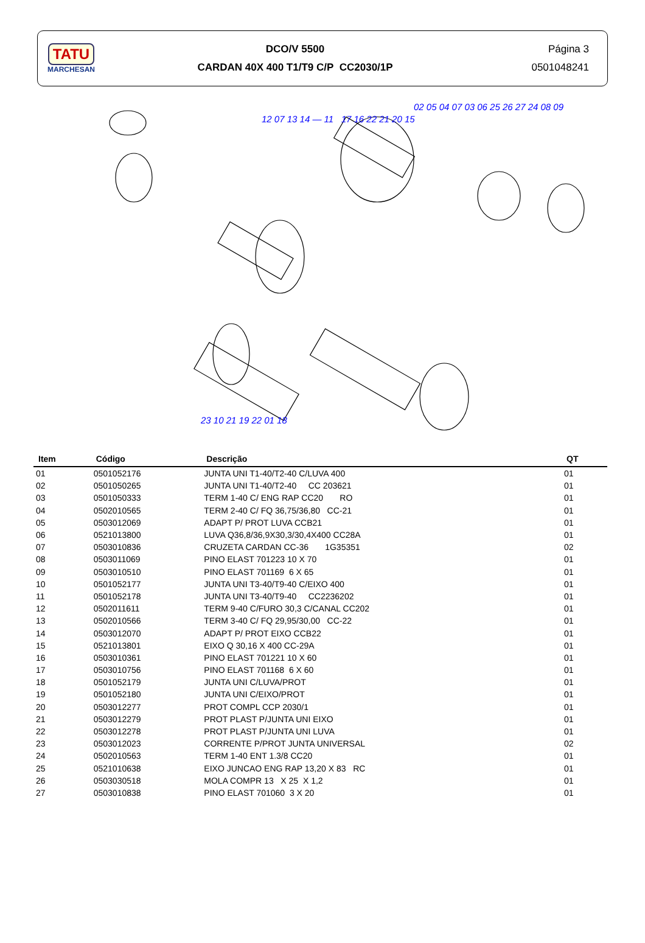TATU
MARCHESAN
DCO/V 5500
CARDAN 40X 400 T1/T9 C/P CC2030/1P
Página 3
0501048241
12 07 13 14 — 11 17 16 22 21 20 15
02 05 04 07 03 06 25 26 27 24 08 09
23 10 21 19 22 01 18
| Item | Código | Descrição | QT |
| --- | --- | --- | --- |
| 01 | 0501052176 | JUNTA UNI T1-40/T2-40 C/LUVA 400 | 01 |
| 02 | 0501050265 | JUNTA UNI T1-40/T2-40 CC 203621 | 01 |
| 03 | 0501050333 | TERM 1-40 C/ ENG RAP CC20 RO | 01 |
| 04 | 0502010565 | TERM 2-40 C/ FQ 36,75/36,80 CC-21 | 01 |
| 05 | 0503012069 | ADAPT P/ PROT LUVA CCB21 | 01 |
| 06 | 0521013800 | LUVA Q36,8/36,9X30,3/30,4X400 CC28A | 01 |
| 07 | 0503010836 | CRUZETA CARDAN CC-36 1G35351 | 02 |
| 08 | 0503011069 | PINO ELAST 701223 10 X 70 | 01 |
| 09 | 0503010510 | PINO ELAST 701169 6 X 65 | 01 |
| 10 | 0501052177 | JUNTA UNI T3-40/T9-40 C/EIXO 400 | 01 |
| 11 | 0501052178 | JUNTA UNI T3-40/T9-40 CC2236202 | 01 |
| 12 | 0502011611 | TERM 9-40 C/FURO 30,3 C/CANAL CC202 | 01 |
| 13 | 0502010566 | TERM 3-40 C/ FQ 29,95/30,00 CC-22 | 01 |
| 14 | 0503012070 | ADAPT P/ PROT EIXO CCB22 | 01 |
| 15 | 0521013801 | EIXO Q 30,16 X 400 CC-29A | 01 |
| 16 | 0503010361 | PINO ELAST 701221 10 X 60 | 01 |
| 17 | 0503010756 | PINO ELAST 701168 6 X 60 | 01 |
| 18 | 0501052179 | JUNTA UNI C/LUVA/PROT | 01 |
| 19 | 0501052180 | JUNTA UNI C/EIXO/PROT | 01 |
| 20 | 0503012277 | PROT COMPL CCP 2030/1 | 01 |
| 21 | 0503012279 | PROT PLAST P/JUNTA UNI EIXO | 01 |
| 22 | 0503012278 | PROT PLAST P/JUNTA UNI LUVA | 01 |
| 23 | 0503012023 | CORRENTE P/PROT JUNTA UNIVERSAL | 02 |
| 24 | 0502010563 | TERM 1-40 ENT 1.3/8 CC20 | 01 |
| 25 | 0521010638 | EIXO JUNCAO ENG RAP 13,20 X 83 RC | 01 |
| 26 | 0503030518 | MOLA COMPR 13 X 25 X 1,2 | 01 |
| 27 | 0503010838 | PINO ELAST 701060 3 X 20 | 01 |